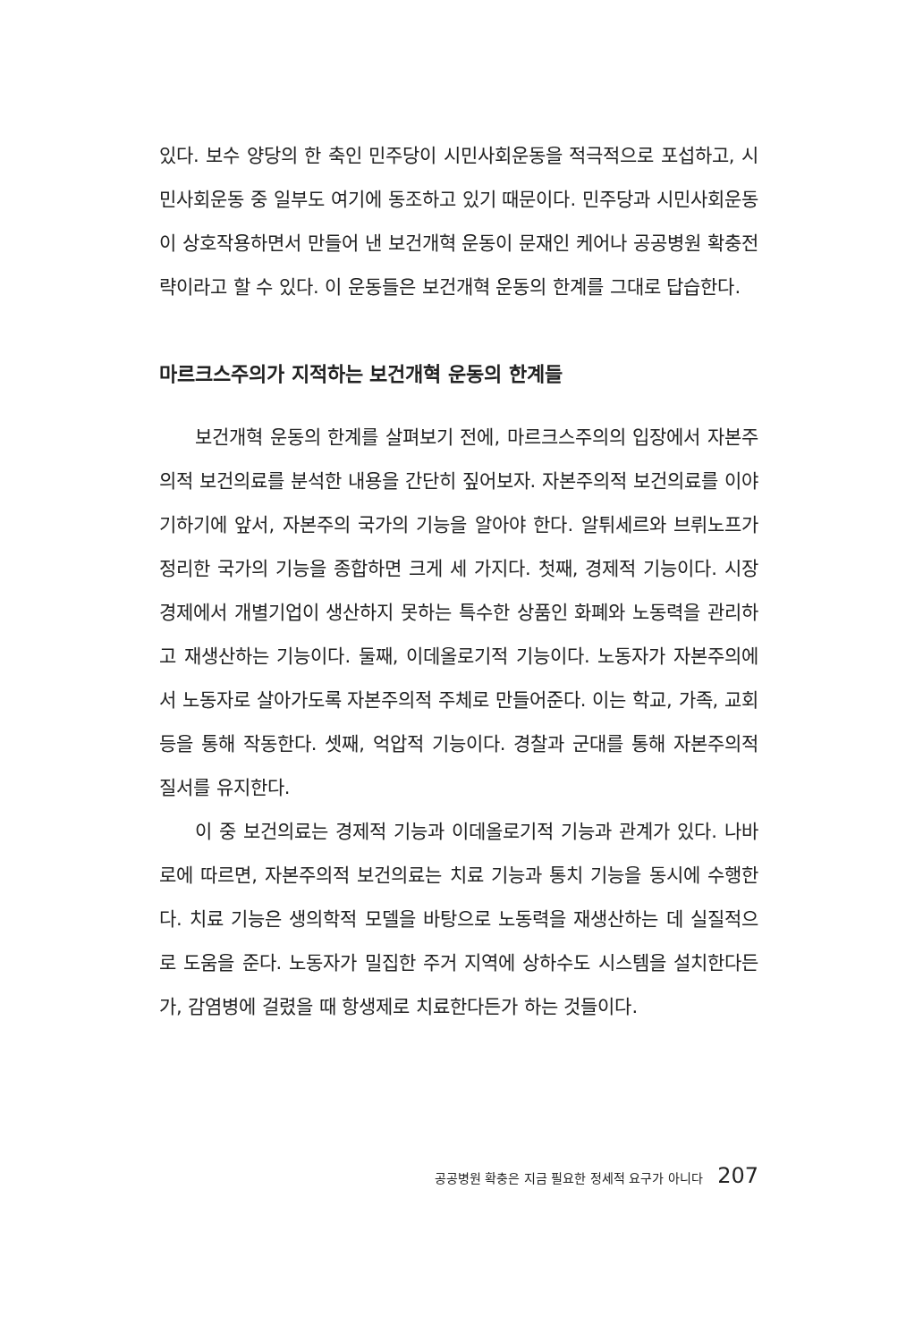있다. 보수 양당의 한 축인 민주당이 시민사회운동을 적극적으로 포섭하고, 시민사회운동 중 일부도 여기에 동조하고 있기 때문이다. 민주당과 시민사회운동이 상호작용하면서 만들어 낸 보건개혁 운동이 문재인 케어나 공공병원 확충전략이라고 할 수 있다. 이 운동들은 보건개혁 운동의 한계를 그대로 답습한다.
마르크스주의가 지적하는 보건개혁 운동의 한계들
보건개혁 운동의 한계를 살펴보기 전에, 마르크스주의의 입장에서 자본주의적 보건의료를 분석한 내용을 간단히 짚어보자. 자본주의적 보건의료를 이야기하기에 앞서, 자본주의 국가의 기능을 알아야 한다. 알튀세르와 브뤼노프가 정리한 국가의 기능을 종합하면 크게 세 가지다. 첫째, 경제적 기능이다. 시장경제에서 개별기업이 생산하지 못하는 특수한 상품인 화폐와 노동력을 관리하고 재생산하는 기능이다. 둘째, 이데올로기적 기능이다. 노동자가 자본주의에서 노동자로 살아가도록 자본주의적 주체로 만들어준다. 이는 학교, 가족, 교회 등을 통해 작동한다. 셋째, 억압적 기능이다. 경찰과 군대를 통해 자본주의적 질서를 유지한다.
이 중 보건의료는 경제적 기능과 이데올로기적 기능과 관계가 있다. 나바로에 따르면, 자본주의적 보건의료는 치료 기능과 통치 기능을 동시에 수행한다. 치료 기능은 생의학적 모델을 바탕으로 노동력을 재생산하는 데 실질적으로 도움을 준다. 노동자가 밀집한 주거 지역에 상하수도 시스템을 설치한다든가, 감염병에 걸렸을 때 항생제로 치료한다든가 하는 것들이다.
공공병원 확충은 지금 필요한 정세적 요구가 아니다 207